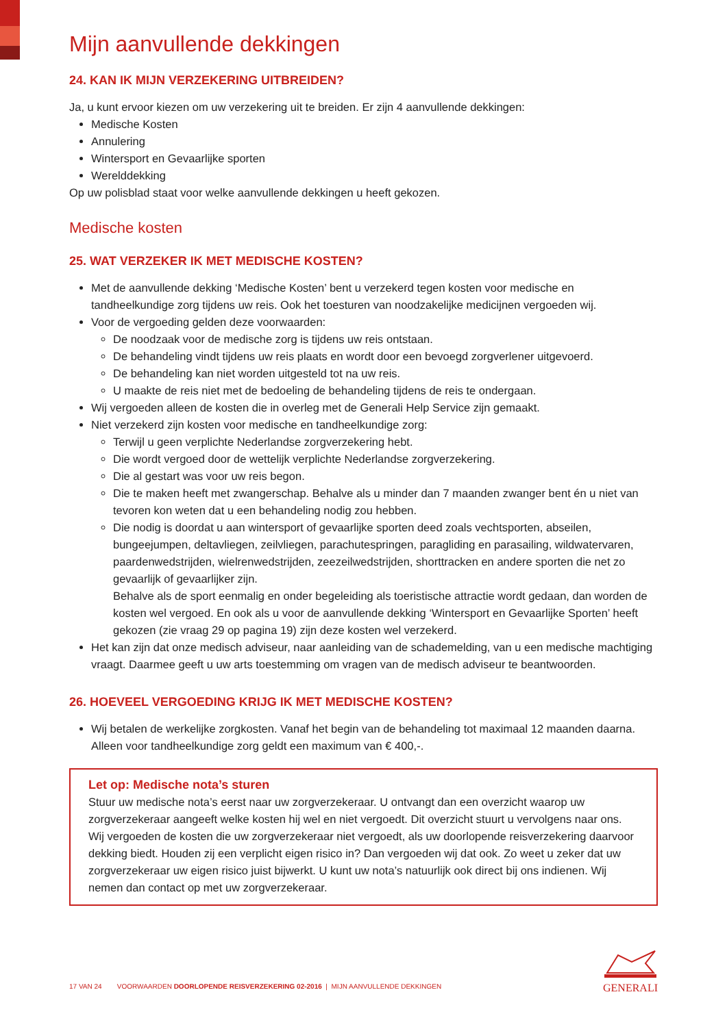Mijn aanvullende dekkingen
24. KAN IK MIJN VERZEKERING UITBREIDEN?
Ja, u kunt ervoor kiezen om uw verzekering uit te breiden. Er zijn 4 aanvullende dekkingen:
Medische Kosten
Annulering
Wintersport en Gevaarlijke sporten
Werelddekking
Op uw polisblad staat voor welke aanvullende dekkingen u heeft gekozen.
Medische kosten
25. WAT VERZEKER IK MET MEDISCHE KOSTEN?
Met de aanvullende dekking ‘Medische Kosten’ bent u verzekerd tegen kosten voor medische en tandheelkundige zorg tijdens uw reis. Ook het toesturen van noodzakelijke medicijnen vergoeden wij.
Voor de vergoeding gelden deze voorwaarden:
De noodzaak voor de medische zorg is tijdens uw reis ontstaan.
De behandeling vindt tijdens uw reis plaats en wordt door een bevoegd zorgverlener uitgevoerd.
De behandeling kan niet worden uitgesteld tot na uw reis.
U maakte de reis niet met de bedoeling de behandeling tijdens de reis te ondergaan.
Wij vergoeden alleen de kosten die in overleg met de Generali Help Service zijn gemaakt.
Niet verzekerd zijn kosten voor medische en tandheelkundige zorg:
Terwijl u geen verplichte Nederlandse zorgverzekering hebt.
Die wordt vergoed door de wettelijk verplichte Nederlandse zorgverzekering.
Die al gestart was voor uw reis begon.
Die te maken heeft met zwangerschap. Behalve als u minder dan 7 maanden zwanger bent én u niet van tevoren kon weten dat u een behandeling nodig zou hebben.
Die nodig is doordat u aan wintersport of gevaarlijke sporten deed zoals vechtsporten, abseilen, bungeejumpen, deltavliegen, zeilvliegen, parachutespringen, paragliding en parasailing, wildwatervaren, paardenwedstrijden, wielrenwedstrijden, zeezeilwedstrijden, shorttracken en andere sporten die net zo gevaarlijk of gevaarlijker zijn.
Behalve als de sport eenmalig en onder begeleiding als toeristische attractie wordt gedaan, dan worden de kosten wel vergoed. En ook als u voor de aanvullende dekking ‘Wintersport en Gevaarlijke Sporten’ heeft gekozen (zie vraag 29 op pagina 19) zijn deze kosten wel verzekerd.
Het kan zijn dat onze medisch adviseur, naar aanleiding van de schademelding, van u een medische machtiging vraagt. Daarmee geeft u uw arts toestemming om vragen van de medisch adviseur te beantwoorden.
26. HOEVEEL VERGOEDING KRIJG IK MET MEDISCHE KOSTEN?
Wij betalen de werkelijke zorgkosten. Vanaf het begin van de behandeling tot maximaal 12 maanden daarna. Alleen voor tandheelkundige zorg geldt een maximum van € 400,-.
Let op: Medische nota’s sturen
Stuur uw medische nota’s eerst naar uw zorgverzekeraar. U ontvangt dan een overzicht waarop uw zorgverzekeraar aangeeft welke kosten hij wel en niet vergoedt. Dit overzicht stuurt u vervolgens naar ons. Wij vergoeden de kosten die uw zorgverzekeraar niet vergoedt, als uw doorlopende reisverzekering daarvoor dekking biedt. Houden zij een verplicht eigen risico in? Dan vergoeden wij dat ook. Zo weet u zeker dat uw zorgverzekeraar uw eigen risico juist bijwerkt. U kunt uw nota’s natuurlijk ook direct bij ons indienen. Wij nemen dan contact op met uw zorgverzekeraar.
17 VAN 24 VOORWAARDEN DOORLOPENDE REISVERZEKERING 02-2016 | MIJN AANVULLENDE DEKKINGEN
GENERALI